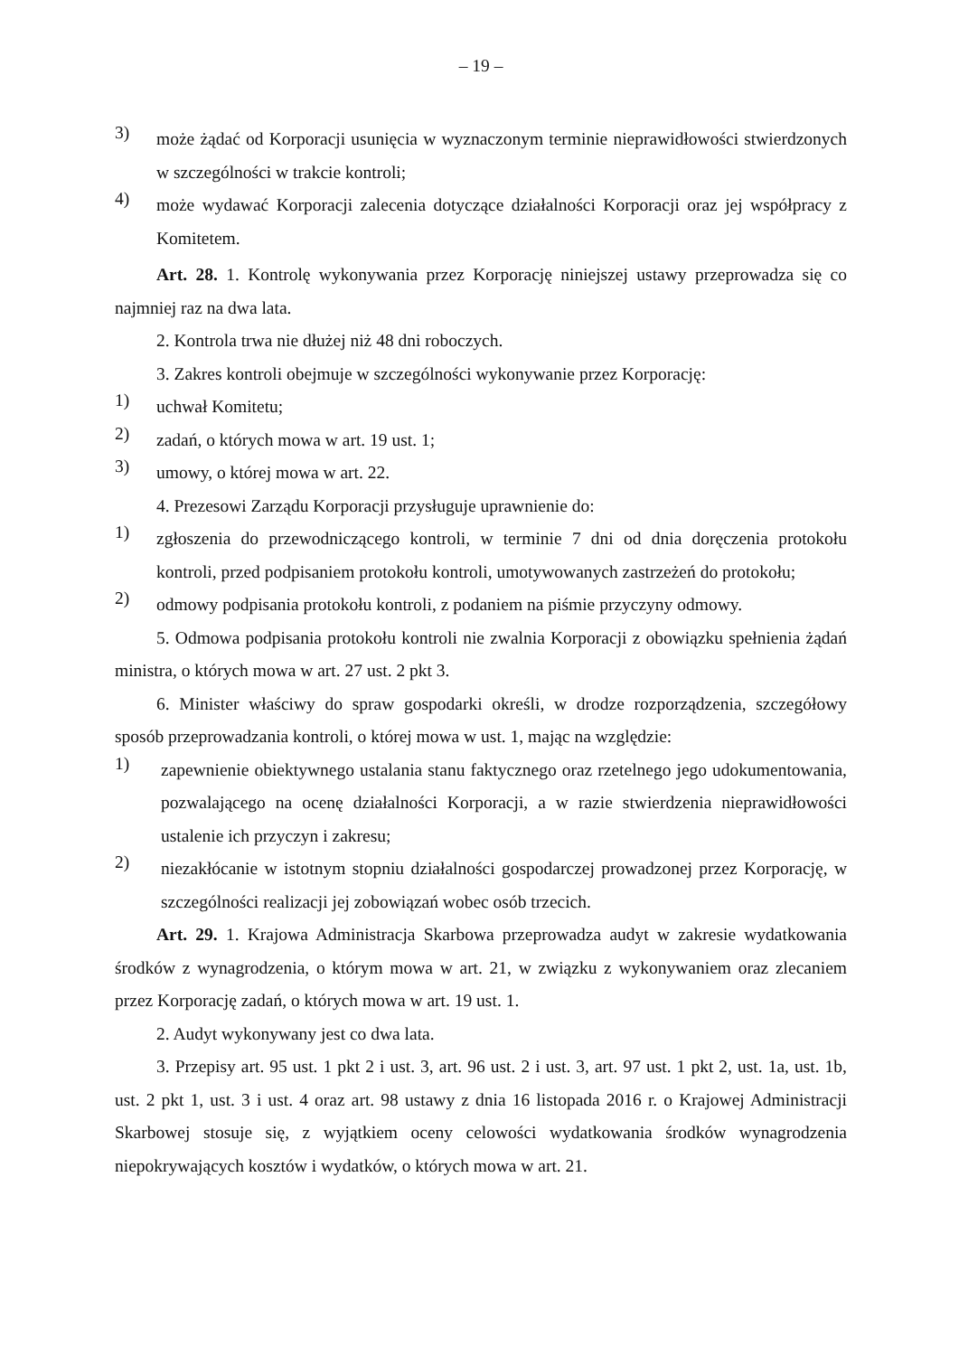– 19 –
3) może żądać od Korporacji usunięcia w wyznaczonym terminie nieprawidłowości stwierdzonych w szczególności w trakcie kontroli;
4) może wydawać Korporacji zalecenia dotyczące działalności Korporacji oraz jej współpracy z Komitetem.
Art. 28. 1. Kontrolę wykonywania przez Korporację niniejszej ustawy przeprowadza się co najmniej raz na dwa lata.
2. Kontrola trwa nie dłużej niż 48 dni roboczych.
3. Zakres kontroli obejmuje w szczególności wykonywanie przez Korporację:
1) uchwał Komitetu;
2) zadań, o których mowa w art. 19 ust. 1;
3) umowy, o której mowa w art. 22.
4. Prezesowi Zarządu Korporacji przysługuje uprawnienie do:
1) zgłoszenia do przewodniczącego kontroli, w terminie 7 dni od dnia doręczenia protokołu kontroli, przed podpisaniem protokołu kontroli, umotywowanych zastrzeżeń do protokołu;
2) odmowy podpisania protokołu kontroli, z podaniem na piśmie przyczyny odmowy.
5. Odmowa podpisania protokołu kontroli nie zwalnia Korporacji z obowiązku spełnienia żądań ministra, o których mowa w art. 27 ust. 2 pkt 3.
6. Minister właściwy do spraw gospodarki określi, w drodze rozporządzenia, szczegółowy sposób przeprowadzania kontroli, o której mowa w ust. 1, mając na względzie:
1) zapewnienie obiektywnego ustalania stanu faktycznego oraz rzetelnego jego udokumentowania, pozwalającego na ocenę działalności Korporacji, a w razie stwierdzenia nieprawidłowości ustalenie ich przyczyn i zakresu;
2) niezakłócanie w istotnym stopniu działalności gospodarczej prowadzonej przez Korporację, w szczególności realizacji jej zobowiązań wobec osób trzecich.
Art. 29. 1. Krajowa Administracja Skarbowa przeprowadza audyt w zakresie wydatkowania środków z wynagrodzenia, o którym mowa w art. 21, w związku z wykonywaniem oraz zlecaniem przez Korporację zadań, o których mowa w art. 19 ust. 1.
2. Audyt wykonywany jest co dwa lata.
3. Przepisy art. 95 ust. 1 pkt 2 i ust. 3, art. 96 ust. 2 i ust. 3, art. 97 ust. 1 pkt 2, ust. 1a, ust. 1b, ust. 2 pkt 1, ust. 3 i ust. 4 oraz art. 98 ustawy z dnia 16 listopada 2016 r. o Krajowej Administracji Skarbowej stosuje się, z wyjątkiem oceny celowości wydatkowania środków wynagrodzenia niepokrywających kosztów i wydatków, o których mowa w art. 21.